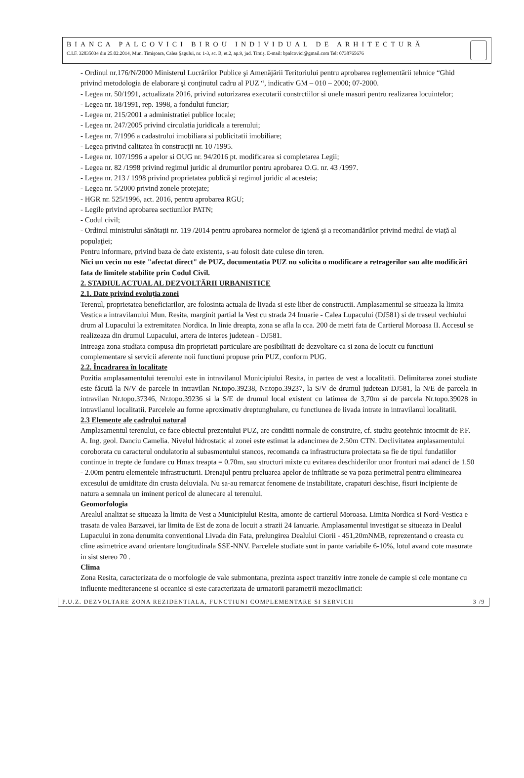BIANCA PALCOVICI BIROU INDIVIDUAL DE ARHITECTURĂ
C.I.F. 32835034 din 25.02.2014, Mun. Timişoara, Calea Şagului, nr. 1-3, sc. B, et.2, ap.9, jud. Timiş. E-mail: bpalcovici@gmail.com Tel: 0738765676
- Ordinul nr.176/N/2000 Ministerul Lucrărilor Publice şi Amenăjării Teritoriului pentru aprobarea reglementării tehnice “Ghid privind metodologia de elaborare şi conţinutul cadru al PUZ “, indicativ GM – 010 – 2000; 07-2000.
- Legea nr. 50/1991, actualizata 2016, privind autorizarea executarii constrctiilor si unele masuri pentru realizarea locuintelor;
- Legea nr. 18/1991, rep. 1998, a fondului funciar;
- Legea nr. 215/2001 a administratiei publice locale;
- Legea nr. 247/2005 privind circulatia juridicala a terenului;
- Legea nr. 7/1996 a cadastrului imobiliara si publicitatii imobiliare;
- Legea privind calitatea în construcţii nr. 10 /1995.
- Legea nr. 107/1996 a apelor si OUG nr. 94/2016 pt. modificarea si completarea Legii;
- Legea nr. 82 /1998 privind regimul juridic al drumurilor pentru aprobarea O.G. nr. 43 /1997.
- Legea nr. 213 / 1998 privind proprietatea publică şi regimul juridic al acesteia;
- Legea nr. 5/2000 privind zonele protejate;
- HGR nr. 525/1996, act. 2016, pentru aprobarea RGU;
- Legile privind aprobarea sectiunilor PATN;
- Codul civil;
- Ordinul ministrului sănătaţii nr. 119 /2014 pentru aprobarea normelor de igienă şi a recomandărilor privind mediul de viaţă al populaţiei;
Pentru informare, privind baza de date existenta, s-au folosit date culese din teren.
Nici un vecin nu este "afectat direct" de PUZ, documentatia PUZ nu solicita o modificare a retragerilor sau alte modificări fata de limitele stabilite prin Codul Civil.
2. STADIUL ACTUAL AL DEZVOLTĂRII URBANISTICE
2.1. Date privind evoluţia zonei
Terenul, proprietatea beneficiarilor, are folosinta actuala de livada si este liber de constructii. Amplasamentul se situeaza la limita Vestica a intravilanului Mun. Resita, marginit partial la Vest cu strada 24 Inuarie - Calea Lupacului (DJ581) si de traseul vechiului drum al Lupacului la extremitatea Nordica. In linie dreapta, zona se afla la cca. 200 de metri fata de Cartierul Moroasa II. Accesul se realizeaza din drumul Lupacului, artera de interes judetean - DJ581.
Intreaga zona studiata compusa din proprietati particulare are posibilitati de dezvoltare ca si zona de locuit cu functiuni complementare si servicii aferente noii functiuni propuse prin PUZ, conform PUG.
2.2. Încadrarea în localitate
Pozitia amplasamentului terenului este in intravilanul Municipiului Resita, in partea de vest a localitatii. Delimitarea zonei studiate este făcută la N/V de parcele in intravilan Nr.topo.39238, Nr.topo.39237, la S/V de drumul judetean DJ581, la N/E de parcela in intravilan Nr.topo.37346, Nr.topo.39236 si la S/E de drumul local existent cu latimea de 3,70m si de parcela Nr.topo.39028 in intravilanul localitatii. Parcelele au forme aproximativ dreptunghulare, cu functiunea de livada intrate in intravilanul localitatii.
2.3 Elemente ale cadrului natural
Amplasamentul terenului, ce face obiectul prezentului PUZ, are conditii normale de construire, cf. studiu geotehnic intocmit de P.F. A. Ing. geol. Danciu Camelia. Nivelul hidrostatic al zonei este estimat la adancimea de 2.50m CTN. Declivitatea anplasamentului coroborata cu caracterul ondulatoriu al subasmentului stancos, recomanda ca infrastructura proiectata sa fie de tipul fundatiilor continue in trepte de fundare cu Hmax treapta = 0.70m, sau structuri mixte cu evitarea deschiderilor unor fronturi mai adanci de 1.50 - 2.00m pentru elementele infrastructurii. Drenajul pentru preluarea apelor de infiltratie se va poza perimetral pentru eliminearea excesului de umiditate din crusta deluviala. Nu sa-au remarcat fenomene de instabilitate, crapaturi deschise, fisuri incipiente de natura a semnala un iminent pericol de alunecare al terenului.
Geomorfologia
Arealul analizat se situeaza la limita de Vest a Municipiului Resita, amonte de cartierul Moroasa. Limita Nordica si Nord-Vestica e trasata de valea Barzavei, iar limita de Est de zona de locuit a strazii 24 Ianuarie. Amplasamentul investigat se situeaza in Dealul Lupacului in zona denumita conventional Livada din Fata, prelungirea Dealului Ciorii - 451,20mNMB, reprezentand o creasta cu cline asimetrice avand orientare longitudinala SSE-NNV. Parcelele studiate sunt in pante variabile 6-10%, lotul avand cote masurate in sist stereo 70 .
Clima
Zona Resita, caracterizata de o morfologie de vale submontana, prezinta aspect tranzitiv intre zonele de campie si cele montane cu influente mediteraneene si oceanice si este caracterizata de urmatorii parametrii mezoclimatici:
P.U.Z. DEZVOLTARE ZONA REZIDENTIALA, FUNCTIUNI COMPLEMENTARE SI SERVICII 3 /9